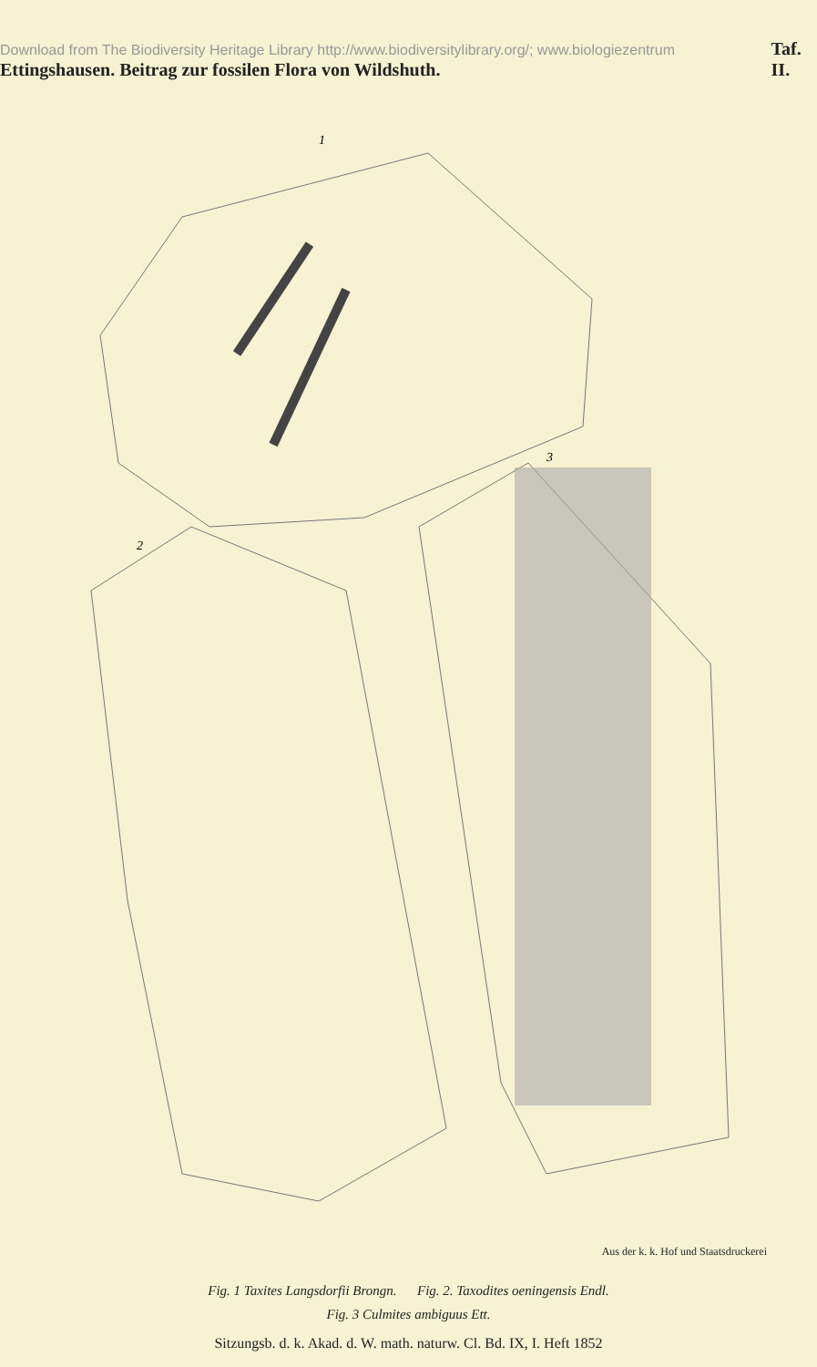Download from The Biodiversity Heritage Library http://www.biodiversitylibrary.org/; www.biologiezentrum Ettingshausen. Beitrag zur fossilen Flora von Wildshuth. Taf. II.
1
2
3
Aus der k. k. Hof und Staatsdruckerei
Fig. 1 Taxites Langsdorfii Brongn. Fig. 2. Taxodites oeningensis Endl.
Fig. 3 Culmites ambiguus Ett.
Sitzungsb. d. k. Akad. d. W. math. naturw. Cl. Bd. IX, I. Heft 1852